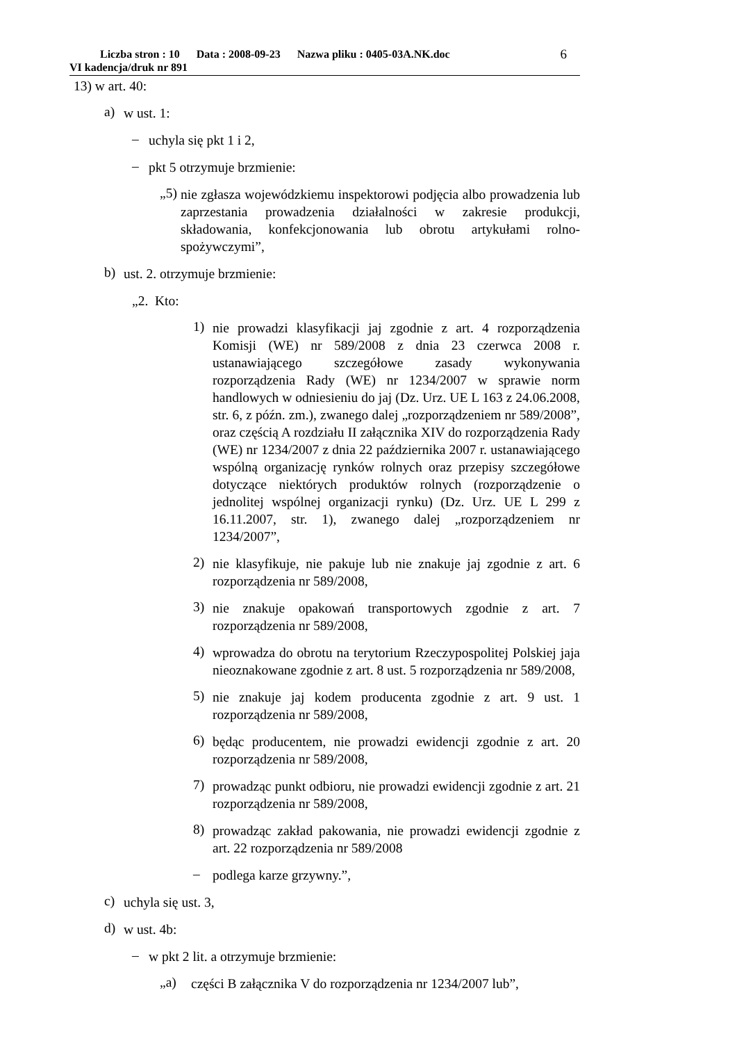Liczba stron : 10 Data : 2008-09-23 Nazwa pliku : 0405-03A.NK.doc
VI kadencja/druk nr 891
6
13) w art. 40:
a) w ust. 1:
– uchyla się pkt 1 i 2,
– pkt 5 otrzymuje brzmienie:
„5) nie zgłasza wojewódzkiemu inspektorowi podjęcia albo prowadzenia lub zaprzestania prowadzenia działalności w zakresie produkcji, składowania, konfekcjonowania lub obrotu artykułami rolno-spożywczymi”,
b) ust. 2. otrzymuje brzmienie:
„2. Kto:
1) nie prowadzi klasyfikacji jaj zgodnie z art. 4 rozporządzenia Komisji (WE) nr 589/2008 z dnia 23 czerwca 2008 r. ustanawiającego szczegółowe zasady wykonywania rozporządzenia Rady (WE) nr 1234/2007 w sprawie norm handlowych w odniesieniu do jaj (Dz. Urz. UE L 163 z 24.06.2008, str. 6, z późn. zm.), zwanego dalej „rozporządzeniem nr 589/2008”, oraz częścią A rozdziału II załącznika XIV do rozporządzenia Rady (WE) nr 1234/2007 z dnia 22 października 2007 r. ustanawiającego wspólną organizację rynków rolnych oraz przepisy szczegółowe dotyczące niektórych produktów rolnych (rozporządzenie o jednolitej wspólnej organizacji rynku) (Dz. Urz. UE L 299 z 16.11.2007, str. 1), zwanego dalej „rozporządzeniem nr 1234/2007”,
2) nie klasyfikuje, nie pakuje lub nie znakuje jaj zgodnie z art. 6 rozporządzenia nr 589/2008,
3) nie znakuje opakowań transportowych zgodnie z art. 7 rozporządzenia nr 589/2008,
4) wprowadza do obrotu na terytorium Rzeczypospolitej Polskiej jaja nieoznakowane zgodnie z art. 8 ust. 5 rozporządzenia nr 589/2008,
5) nie znakuje jaj kodem producenta zgodnie z art. 9 ust. 1 rozporządzenia nr 589/2008,
6) będąc producentem, nie prowadzi ewidencji zgodnie z art. 20 rozporządzenia nr 589/2008,
7) prowadząc punkt odbioru, nie prowadzi ewidencji zgodnie z art. 21 rozporządzenia nr 589/2008,
8) prowadząc zakład pakowania, nie prowadzi ewidencji zgodnie z art. 22 rozporządzenia nr 589/2008
– podlega karze grzywny.”,
c) uchyla się ust. 3,
d) w ust. 4b:
– w pkt 2 lit. a otrzymuje brzmienie:
„a) części B załącznika V do rozporządzenia nr 1234/2007 lub”,